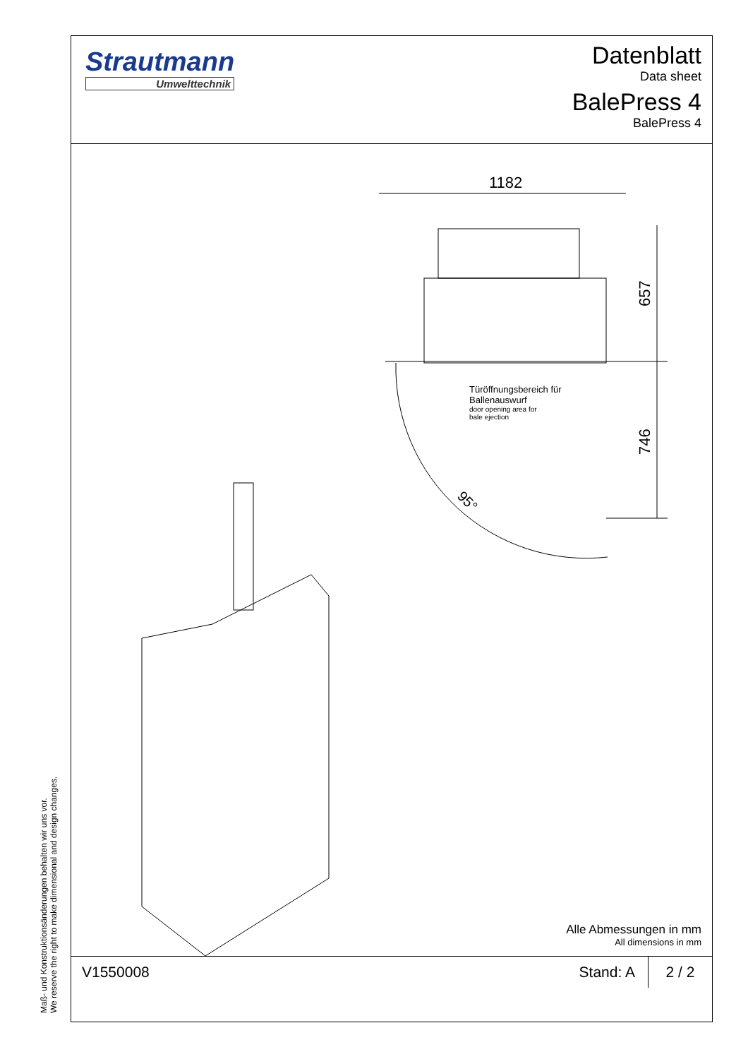Strautmann
Umwelttechnik
Datenblatt
Data sheet
BalePress 4
BalePress 4
1182
657
746
95°
Türöffnungsbereich für
Ballenauswurf
door opening area for
bale ejection
Alle Abmessungen in mm
All dimensions in mm
V1550008 Stand: A
2 / 2
Maß- und Konstruktionsänderungen behalten wir uns vor.
We reserve the right to make dimensional and design changes.